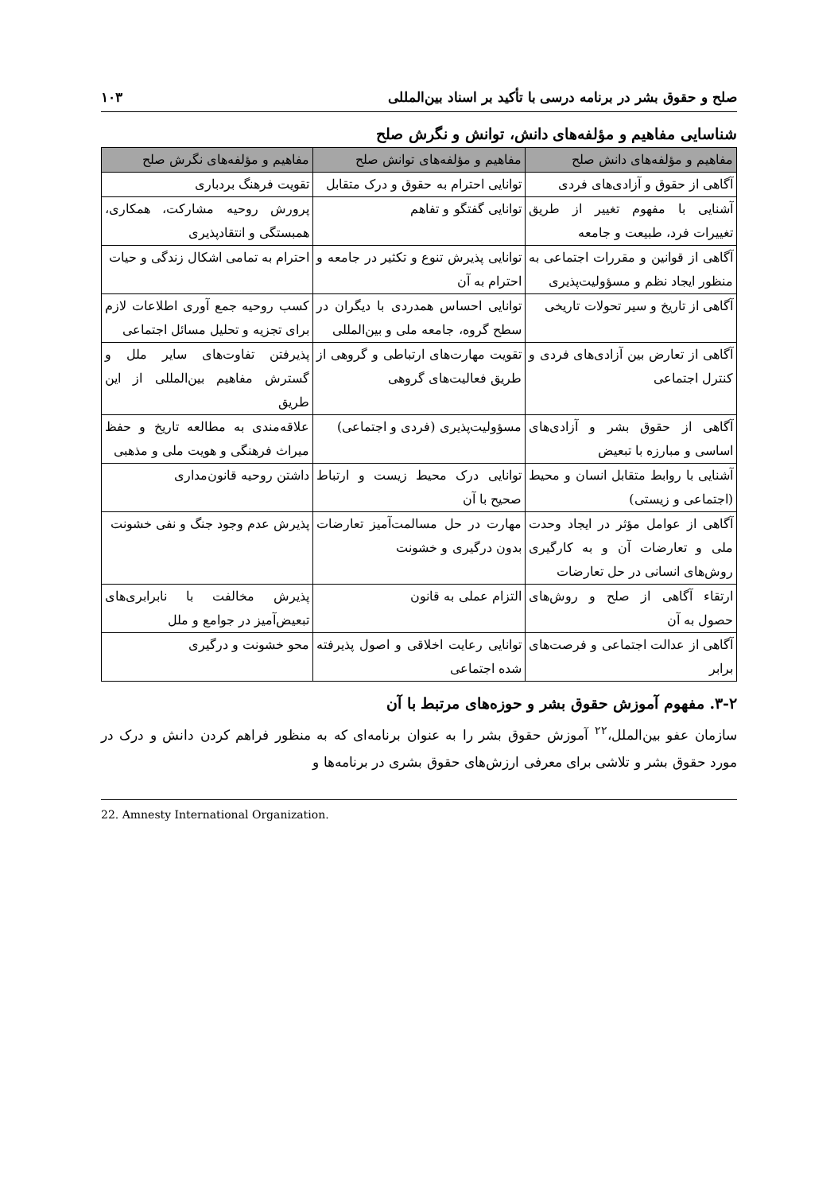صلح و حقوق بشر در برنامه درسی با تأکید بر اسناد بین‌المللی ۱۰۳
شناسایی مفاهیم و مؤلفه‌های دانش، توانش و نگرش صلح
| مفاهیم و مؤلفه‌های دانش صلح | مفاهیم و مؤلفه‌های توانش صلح | مفاهیم و مؤلفه‌های نگرش صلح |
| --- | --- | --- |
| آگاهی از حقوق و آزادی‌های فردی | توانایی احترام به حقوق و درک متقابل | تقویت فرهنگ بردباری |
| آشنایی با مفهوم تغییر از طریق تغییرات فرد، طبیعت و جامعه | توانایی گفتگو و تفاهم | پرورش روحیه مشارکت، همکاری، همبستگی و انتقادپذیری |
| آگاهی از قوانین و مقررات اجتماعی به منظور ایجاد نظم و مسؤولیت‌پذیری | توانایی پذیرش تنوع و تکثیر در جامعه و احترام به آن | احترام به تمامی اشکال زندگی و حیات |
| آگاهی از تاریخ و سیر تحولات تاریخی | توانایی احساس همدردی با دیگران در سطح گروه، جامعه ملی و بین‌المللی | کسب روحیه جمع آوری اطلاعات لازم برای تجزیه و تحلیل مسائل اجتماعی |
| آگاهی از تعارض بین آزادی‌های فردی و کنترل اجتماعی | تقویت مهارت‌های ارتباطی و گروهی از طریق فعالیت‌های گروهی | پذیرفتن تفاوت‌های سایر ملل و گسترش مفاهیم بین‌المللی از این طریق |
| آگاهی از حقوق بشر و آزادی‌های اساسی و مبارزه با تبعیض | مسؤولیت‌پذیری (فردی و اجتماعی) | علاقه‌مندی به مطالعه تاریخ و حفظ میراث فرهنگی و هویت ملی و مذهبی |
| آشنایی با روابط متقابل انسان و محیط (اجتماعی و زیستی) | توانایی درک محیط زیست و ارتباط صحیح با آن | داشتن روحیه قانون‌مداری |
| آگاهی از عوامل مؤثر در ایجاد وحدت ملی و تعارضات آن و به کارگیری روش‌های انسانی در حل تعارضات | مهارت در حل مسالمت‌آمیز تعارضات بدون درگیری و خشونت | پذیرش عدم وجود جنگ و نفی خشونت |
| ارتقاء آگاهی از صلح و روش‌های حصول به آن | التزام عملی به قانون | پذیرش مخالفت با نابرابری‌های تبعیض‌آمیز در جوامع و ملل |
| آگاهی از عدالت اجتماعی و فرصت‌های برابر | توانایی رعایت اخلاقی و اصول پذیرفته شده اجتماعی | محو خشونت و درگیری |
۳-۲. مفهوم آموزش حقوق بشر و حوزه‌های مرتبط با آن
سازمان عفو بین‌الملل،<sup>۲۲</sup> آموزش حقوق بشر را به عنوان برنامه‌ای که به منظور فراهم کردن دانش و درک در مورد حقوق بشر و تلاشی برای معرفی ارزش‌های حقوق بشری در برنامه‌ها و
22. Amnesty International Organization.